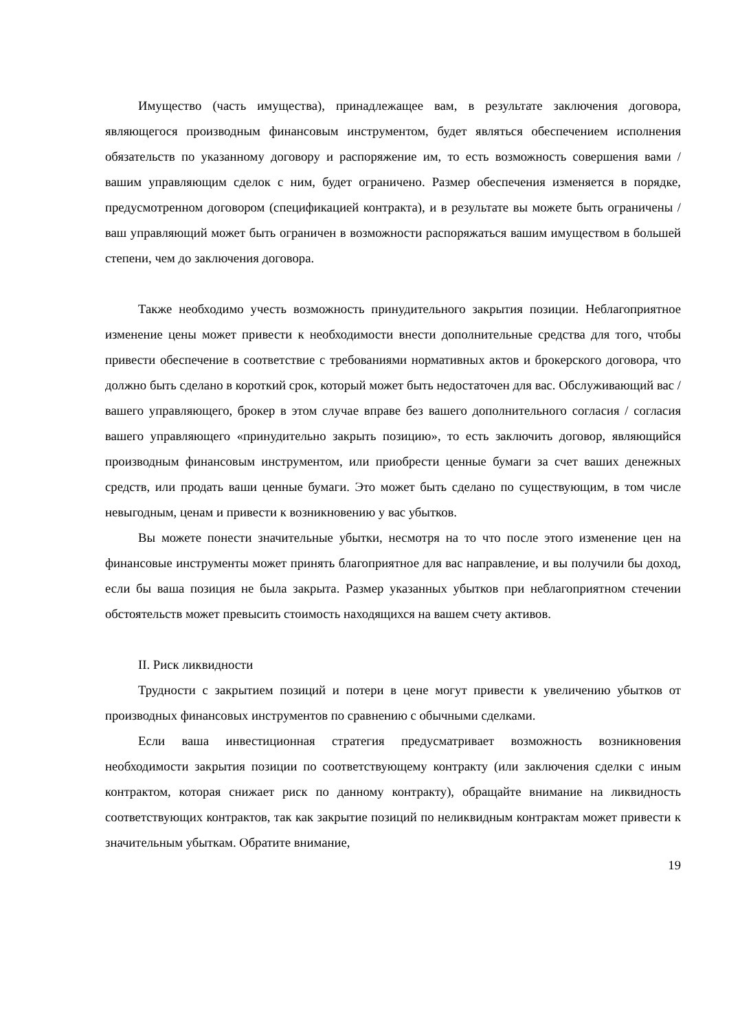Имущество (часть имущества), принадлежащее вам, в результате заключения договора, являющегося производным финансовым инструментом, будет являться обеспечением исполнения обязательств по указанному договору и распоряжение им, то есть возможность совершения вами / вашим управляющим сделок с ним, будет ограничено. Размер обеспечения изменяется в порядке, предусмотренном договором (спецификацией контракта), и в результате вы можете быть ограничены /ваш управляющий может быть ограничен в возможности распоряжаться вашим имуществом в большей степени, чем до заключения договора.
Также необходимо учесть возможность принудительного закрытия позиции. Неблагоприятное изменение цены может привести к необходимости внести дополнительные средства для того, чтобы привести обеспечение в соответствие с требованиями нормативных актов и брокерского договора, что должно быть сделано в короткий срок, который может быть недостаточен для вас. Обслуживающий вас / вашего управляющего, брокер в этом случае вправе без вашего дополнительного согласия / согласия вашего управляющего «принудительно закрыть позицию», то есть заключить договор, являющийся производным финансовым инструментом, или приобрести ценные бумаги за счет ваших денежных средств, или продать ваши ценные бумаги. Это может быть сделано по существующим, в том числе невыгодным, ценам и привести к возникновению у вас убытков.
Вы можете понести значительные убытки, несмотря на то что после этого изменение цен на финансовые инструменты может принять благоприятное для вас направление, и вы получили бы доход, если бы ваша позиция не была закрыта. Размер указанных убытков при неблагоприятном стечении обстоятельств может превысить стоимость находящихся на вашем счету активов.
II. Риск ликвидности
Трудности с закрытием позиций и потери в цене могут привести к увеличению убытков от производных финансовых инструментов по сравнению с обычными сделками.
Если ваша инвестиционная стратегия предусматривает возможность возникновения необходимости закрытия позиции по соответствующему контракту (или заключения сделки с иным контрактом, которая снижает риск по данному контракту), обращайте внимание на ликвидность соответствующих контрактов, так как закрытие позиций по неликвидным контрактам может привести к значительным убыткам. Обратите внимание,
19